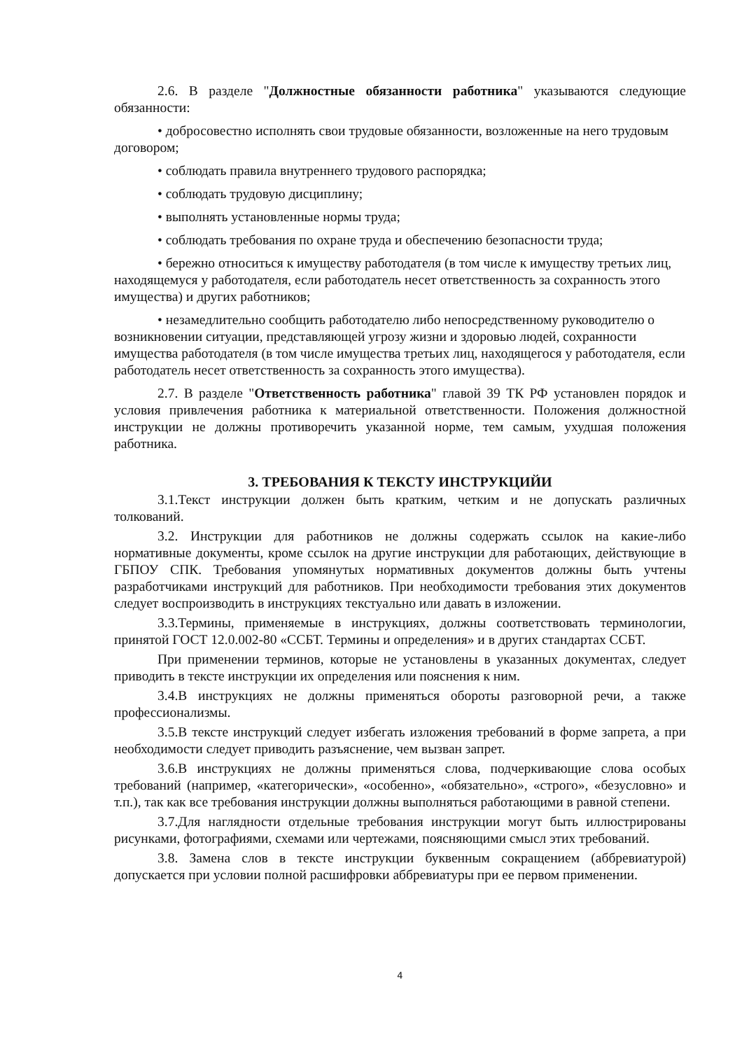2.6. В разделе "Должностные обязанности работника" указываются следующие обязанности:
• добросовестно исполнять свои трудовые обязанности, возложенные на него трудовым договором;
• соблюдать правила внутреннего трудового распорядка;
• соблюдать трудовую дисциплину;
• выполнять установленные нормы труда;
• соблюдать требования по охране труда и обеспечению безопасности труда;
• бережно относиться к имуществу работодателя (в том числе к имуществу третьих лиц, находящемуся у работодателя, если работодатель несет ответственность за сохранность этого имущества) и других работников;
• незамедлительно сообщить работодателю либо непосредственному руководителю о возникновении ситуации, представляющей угрозу жизни и здоровью людей, сохранности имущества работодателя (в том числе имущества третьих лиц, находящегося у работодателя, если работодатель несет ответственность за сохранность этого имущества).
2.7. В разделе "Ответственность работника" главой 39 ТК РФ установлен порядок и условия привлечения работника к материальной ответственности. Положения должностной инструкции не должны противоречить указанной норме, тем самым, ухудшая положения работника.
3. ТРЕБОВАНИЯ К ТЕКСТУ ИНСТРУКЦИЙИ
3.1.Текст инструкции должен быть кратким, четким и не допускать различных толкований.
3.2. Инструкции для работников не должны содержать ссылок на какие-либо нормативные документы, кроме ссылок на другие инструкции для работающих, действующие в ГБПОУ СПК. Требования упомянутых нормативных документов должны быть учтены разработчиками инструкций для работников. При необходимости требования этих документов следует воспроизводить в инструкциях текстуально или давать в изложении.
3.3.Термины, применяемые в инструкциях, должны соответствовать терминологии, принятой ГОСТ 12.0.002-80 «ССБТ. Термины и определения» и в других стандартах ССБТ.
При применении терминов, которые не установлены в указанных документах, следует приводить в тексте инструкции их определения или пояснения к ним.
3.4.В инструкциях не должны применяться обороты разговорной речи, а также профессионализмы.
3.5.В тексте инструкций следует избегать изложения требований в форме запрета, а при необходимости следует приводить разъяснение, чем вызван запрет.
3.6.В инструкциях не должны применяться слова, подчеркивающие слова особых требований (например, «категорически», «особенно», «обязательно», «строго», «безусловно» и т.п.), так как все требования инструкции должны выполняться работающими в равной степени.
3.7.Для наглядности отдельные требования инструкции могут быть иллюстрированы рисунками, фотографиями, схемами или чертежами, поясняющими смысл этих требований.
3.8. Замена слов в тексте инструкции буквенным сокращением (аббревиатурой) допускается при условии полной расшифровки аббревиатуры при ее первом применении.
4